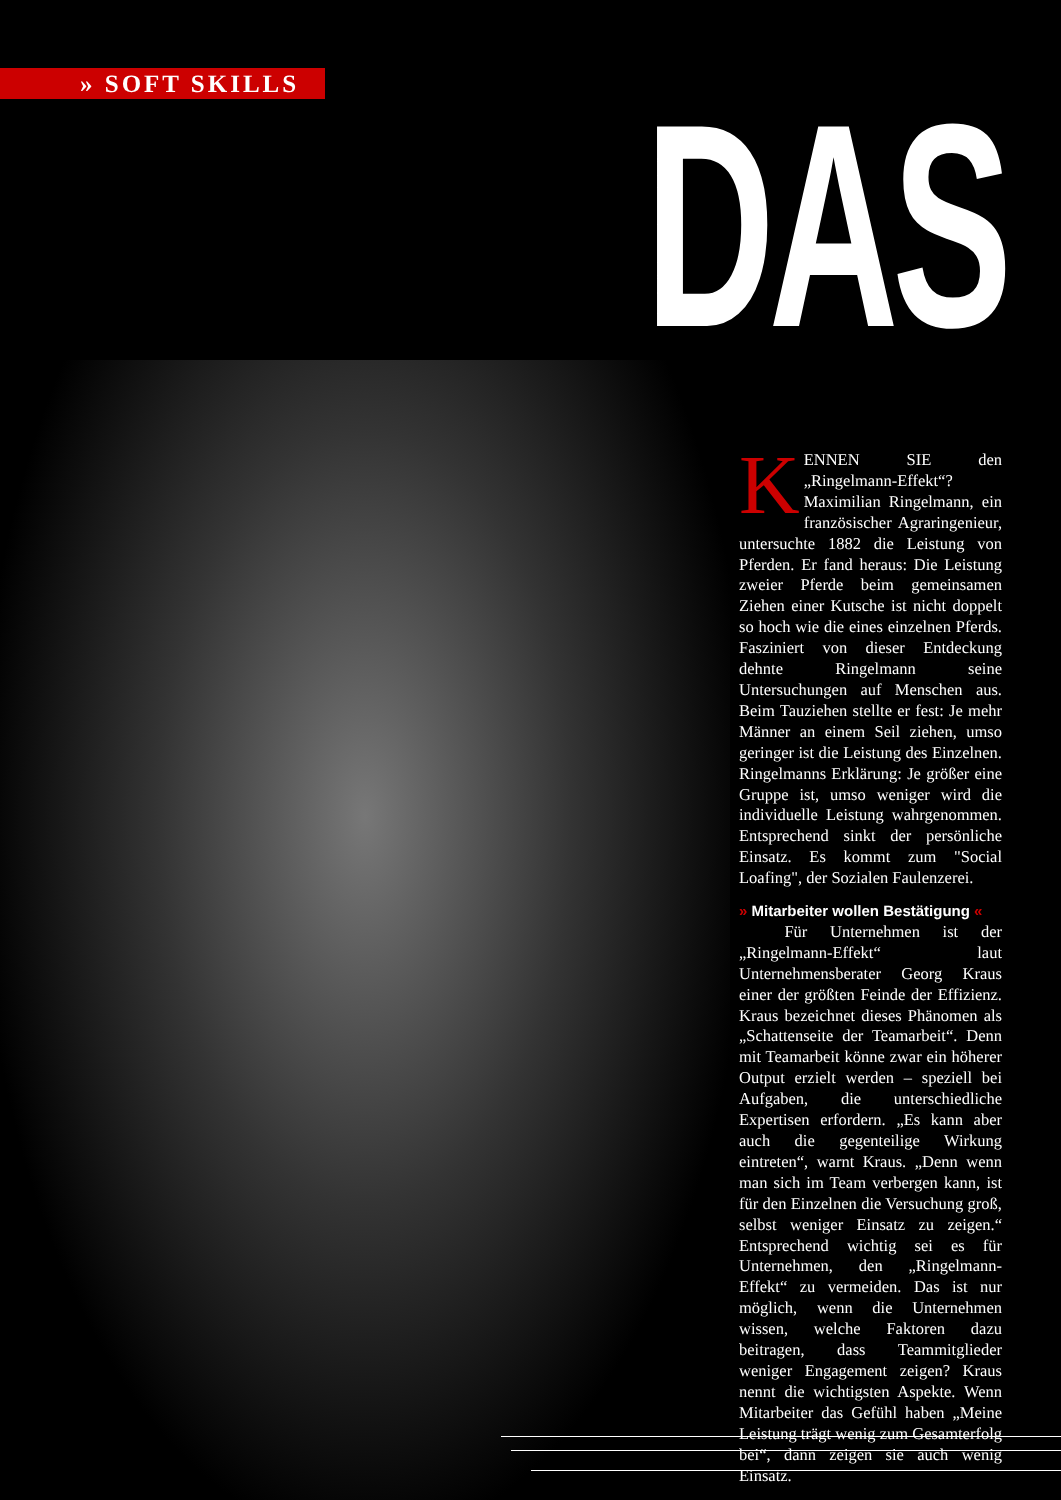» SOFT SKILLS DAS
KENNEN SIE den „Ringelmann-Effekt“? Maximilian Ringelmann, ein französischer Agraringenieur, untersuchte 1882 die Leistung von Pferden. Er fand heraus: Die Leistung zweier Pferde beim gemeinsamen Ziehen einer Kutsche ist nicht doppelt so hoch wie die eines einzelnen Pferds. Fasziniert von dieser Entdeckung dehnte Ringelmann seine Untersuchungen auf Menschen aus. Beim Tauziehen stellte er fest: Je mehr Männer an einem Seil ziehen, umso geringer ist die Leistung des Einzelnen. Ringelmanns Erklärung: Je größer eine Gruppe ist, umso weniger wird die individuelle Leistung wahrgenommen. Entsprechend sinkt der persönliche Einsatz. Es kommt zum "Social Loafing", der Sozialen Faulenzerei.
» Mitarbeiter wollen Bestätigung «
Für Unternehmen ist der „Ringelmann-Effekt“ laut Unternehmensberater Georg Kraus einer der größten Feinde der Effizienz. Kraus bezeichnet dieses Phänomen als „Schattenseite der Teamarbeit“. Denn mit Teamarbeit könne zwar ein höherer Output erzielt werden – speziell bei Aufgaben, die unterschiedliche Expertisen erfordern. „Es kann aber auch die gegenteilige Wirkung eintreten“, warnt Kraus. „Denn wenn man sich im Team verbergen kann, ist für den Einzelnen die Versuchung groß, selbst weniger Einsatz zu zeigen.“ Entsprechend wichtig sei es für Unternehmen, den „Ringelmann-Effekt“ zu vermeiden. Das ist nur möglich, wenn die Unternehmen wissen, welche Faktoren dazu beitragen, dass Teammitglieder weniger Engagement zeigen? Kraus nennt die wichtigsten Aspekte. Wenn Mitarbeiter das Gefühl haben „Meine Leistung trägt wenig zum Gesamterfolg bei“, dann zeigen sie auch wenig Einsatz.